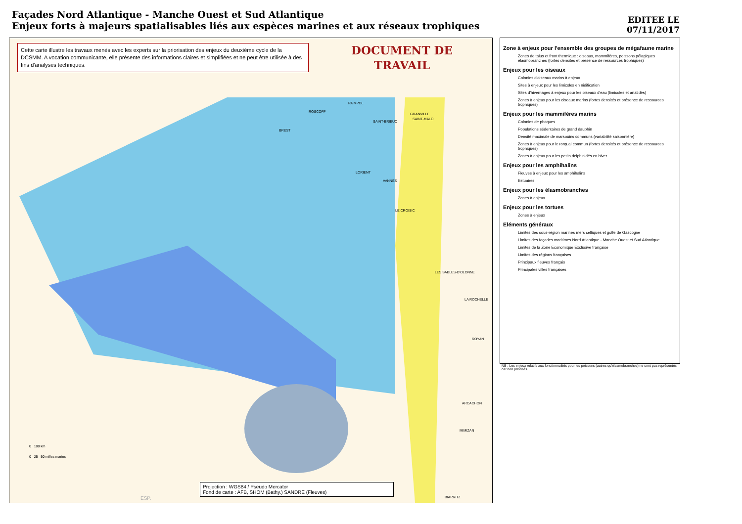Façades Nord Atlantique - Manche Ouest et Sud Atlantique
Enjeux forts à majeurs spatialisables liés aux espèces marines et aux réseaux trophiques
EDITEE LE
07/11/2017
Cette carte illustre les travaux menés avec les experts sur la priorisation des enjeux du deuxième cycle de la DCSMM. A vocation communicante, elle présente des informations claires et simplifiées et ne peut être utilisée à des fins d'analyses techniques.
DOCUMENT DE
TRAVAIL
ROSCOFF
PAIMPOL
GRANVILLE
BREST
SAINT-BRIEUC
SAINT-MALO
LORIENT
VANNES
LE CROISIC
LES SABLES-D'OLONNE
LA ROCHELLE
ROYAN
ARCACHON
MIMIZAN
BIARRITZ ESP.
0 100 km
0 25 50 milles marins
Projection : WGS84 / Pseudo Mercator
Fond de carte : AFB, SHOM (Bathy.) SANDRE (Fleuves)
Zone à enjeux pour l'ensemble des groupes de mégafaune marine
Zones de talus et front thermique : oiseaux, mammifères, poissons pélagiques élasmobranches (fortes densités et présence de ressources trophiques)
Enjeux pour les oiseaux
Colonies d'oiseaux marins à enjeux
Sites à enjeux pour les limicoles en nidification
Sites d'hivernages à enjeux pour les oiseaux d'eau (limicoles et anatidés)
Zones à enjeux pour les oiseaux marins (fortes densités et présence de ressources trophiques)
Enjeux pour les mammifères marins
Colonies de phoques
Populations sédentaires de grand dauphin
Densité maximale de marsouins communs (variabilité saisonnière)
Zones à enjeux pour le rorqual commun (fortes densités et présence de ressources trophiques)
Zones à enjeux pour les petits delphinidés en hiver
Enjeux pour les amphihalins
Fleuves à enjeux pour les amphihalins
Estuaires
Enjeux pour les élasmobranches
Zones à enjeux
Enjeux pour les tortues
Zones à enjeux
Eléments généraux
Limites des sous-région marines mers celtiques et golfe de Gascogne
Limites des façades maritimes Nord Atlantique - Manche Ouest et Sud Atlantique
Limites de la Zone Economique Exclusive française
Limites des régions françaises
Principaux fleuves français
Principales villes françaises
NB : Les enjeux relatifs aux fonctionnalités pour les poissons (autres qu'élasmobranches) ne sont pas représentés car non priorisés.